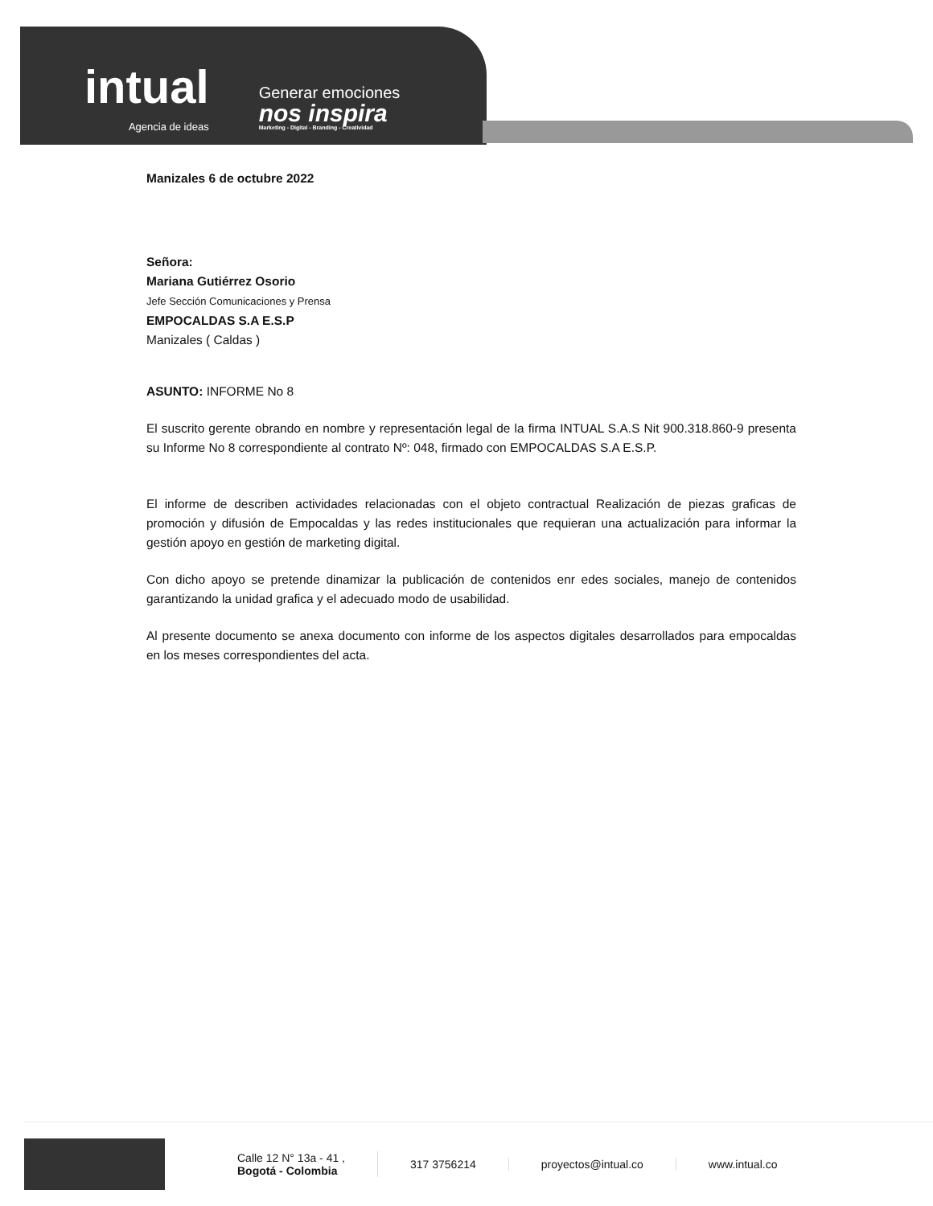intual
Agencia de ideas
Generar emociones
nos inspira
Marketing - Digital - Branding - Creatividad
Manizales 6 de octubre 2022
Señora:
Mariana Gutiérrez Osorio
Jefe Sección Comunicaciones y Prensa
EMPOCALDAS S.A E.S.P
Manizales ( Caldas )
ASUNTO: INFORME No 8
El suscrito gerente obrando en nombre y representación legal de la firma INTUAL S.A.S Nit 900.318.860-9 presenta su Informe No 8 correspondiente al contrato Nº: 048, firmado con EMPOCALDAS S.A E.S.P.
El informe de describen actividades relacionadas con el objeto contractual Realización de piezas graficas de promoción y difusión de Empocaldas y las redes institucionales que requieran una actualización para informar la gestión apoyo en gestión de marketing digital.
Con dicho apoyo se pretende dinamizar la publicación de contenidos enr edes sociales, manejo de contenidos garantizando la unidad grafica y el adecuado modo de usabilidad.
Al presente documento se anexa documento con informe de los aspectos digitales desarrollados para empocaldas en los meses correspondientes del acta.
Calle 12 N° 13a - 41 ,
Bogotá - Colombia
317 3756214 proyectos@intual.co www.intual.co